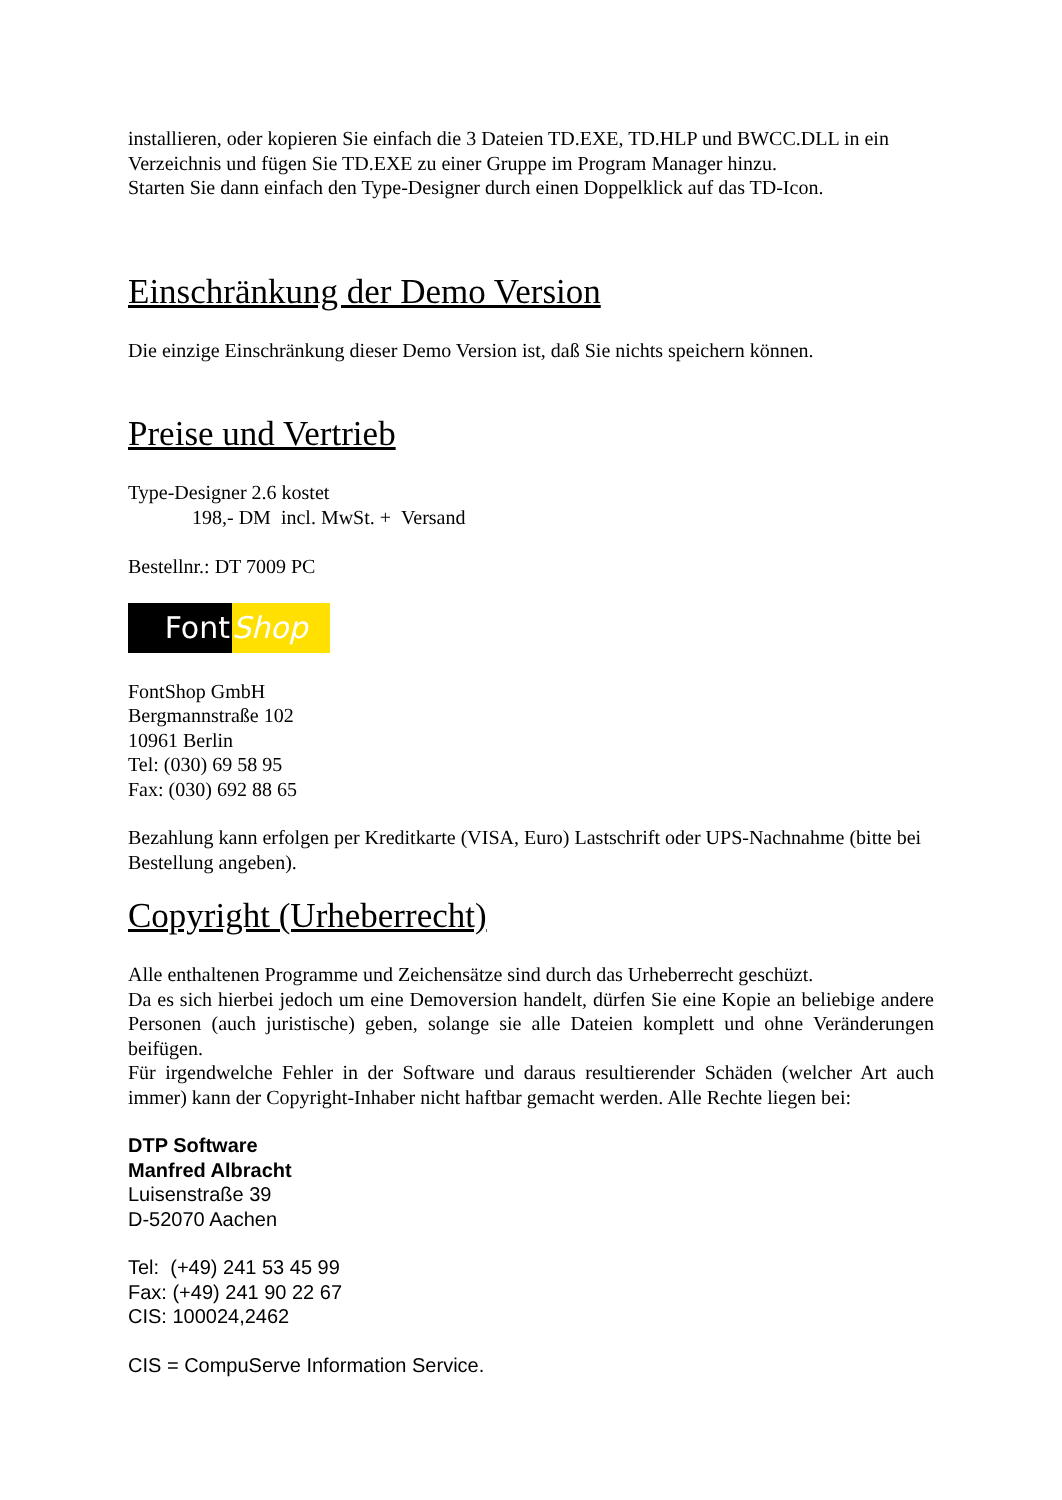installieren, oder kopieren Sie einfach die 3 Dateien TD.EXE, TD.HLP und BWCC.DLL in ein Verzeichnis und fügen Sie TD.EXE zu einer Gruppe im Program Manager hinzu.
Starten Sie dann einfach den Type-Designer durch einen Doppelklick auf das TD-Icon.
Einschränkung der Demo Version
Die einzige Einschränkung dieser Demo Version ist, daß Sie nichts speichern können.
Preise und Vertrieb
Type-Designer 2.6 kostet
198,- DM incl. MwSt. + Versand
Bestellnr.: DT 7009 PC
Font Shop
FontShop GmbH
Bergmannstraße 102
10961 Berlin
Tel: (030) 69 58 95
Fax: (030) 692 88 65
Bezahlung kann erfolgen per Kreditkarte (VISA, Euro) Lastschrift oder UPS-Nachnahme (bitte bei Bestellung angeben).
Copyright (Urheberrecht)
Alle enthaltenen Programme und Zeichensätze sind durch das Urheberrecht geschüzt.
Da es sich hierbei jedoch um eine Demoversion handelt, dürfen Sie eine Kopie an beliebige andere Personen (auch juristische) geben, solange sie alle Dateien komplett und ohne Veränderungen beifügen.
Für irgendwelche Fehler in der Software und daraus resultierender Schäden (welcher Art auch immer) kann der Copyright-Inhaber nicht haftbar gemacht werden. Alle Rechte liegen bei:
DTP Software
Manfred Albracht
Luisenstraße 39
D-52070 Aachen
Tel: (+49) 241 53 45 99
Fax: (+49) 241 90 22 67
CIS: 100024,2462
CIS = CompuServe Information Service.